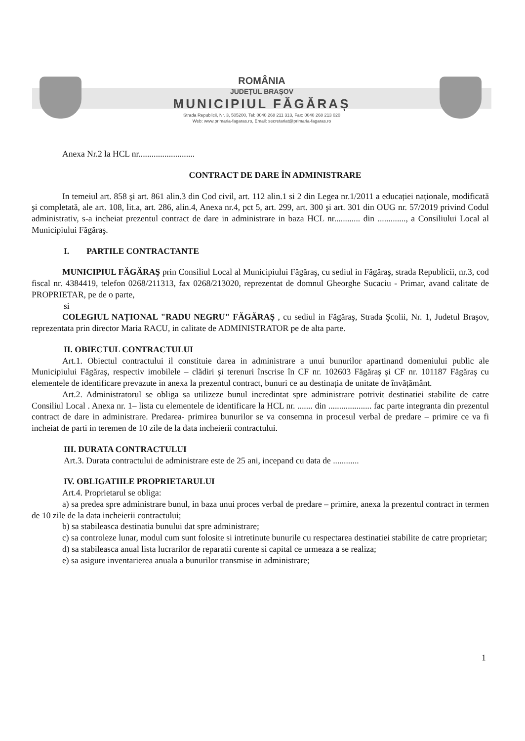ROMÂNIA
JUDEȚUL BRAȘOV
MUNICIPIUL FĂGĂRAȘ
Strada Republicii, Nr. 3, 505200, Tel: 0040 268 211 313, Fax: 0040 268 213 020
Web: www.primaria-fagaras.ro, Email: secretariat@primaria-fagaras.ro
Anexa Nr.2 la HCL nr..........................
CONTRACT DE DARE ÎN ADMINISTRARE
In temeiul art. 858 şi art. 861 alin.3 din Cod civil, art. 112 alin.1 si 2 din Legea nr.1/2011 a educației naționale, modificată şi completată, ale art. 108, lit.a, art. 286, alin.4, Anexa nr.4, pct 5, art. 299, art. 300 şi art. 301 din OUG nr. 57/2019 privind Codul administrativ, s-a incheiat prezentul contract de dare in administrare in baza HCL nr............ din ............., a Consiliului Local al Municipiului Făgăraş.
I. PARTILE CONTRACTANTE
MUNICIPIUL FĂGĂRAŞ prin Consiliul Local al Municipiului Făgăraş, cu sediul in Făgăraş, strada Republicii, nr.3, cod fiscal nr. 4384419, telefon 0268/211313, fax 0268/213020, reprezentat de domnul Gheorghe Sucaciu - Primar, avand calitate de PROPRIETAR, pe de o parte,
si
COLEGIUL NAȚIONAL "RADU NEGRU" FĂGĂRAŞ , cu sediul in Făgăraş, Strada Şcolii, Nr. 1, Judetul Braşov, reprezentata prin director Maria RACU, in calitate de ADMINISTRATOR pe de alta parte.
II. OBIECTUL CONTRACTULUI
Art.1. Obiectul contractului il constituie darea in administrare a unui bunurilor apartinand domeniului public ale Municipiului Făgăraş, respectiv imobilele – clădiri şi terenuri înscrise în CF nr. 102603 Făgăraş şi CF nr. 101187 Făgăraş cu elementele de identificare prevazute in anexa la prezentul contract, bunuri ce au destinația de unitate de învățământ.
Art.2. Administratorul se obliga sa utilizeze bunul incredintat spre administrare potrivit destinatiei stabilite de catre Consiliul Local . Anexa nr. 1– lista cu elementele de identificare la HCL nr. ....... din .................... fac parte integranta din prezentul contract de dare in administrare. Predarea- primirea bunurilor se va consemna in procesul verbal de predare – primire ce va fi incheiat de parti in teremen de 10 zile de la data incheierii contractului.
III. DURATA CONTRACTULUI
Art.3. Durata contractului de administrare este de 25 ani, incepand cu data de ............
IV. OBLIGATIILE PROPRIETARULUI
Art.4. Proprietarul se obliga:
a) sa predea spre administrare bunul, in baza unui proces verbal de predare – primire, anexa la prezentul contract in termen de 10 zile de la data incheierii contractului;
b) sa stabileasca destinatia bunului dat spre administrare;
c) sa controleze lunar, modul cum sunt folosite si intretinute bunurile cu respectarea destinatiei stabilite de catre proprietar;
d) sa stabileasca anual lista lucrarilor de reparatii curente si capital ce urmeaza a se realiza;
e) sa asigure inventarierea anuala a bunurilor transmise in administrare;
1